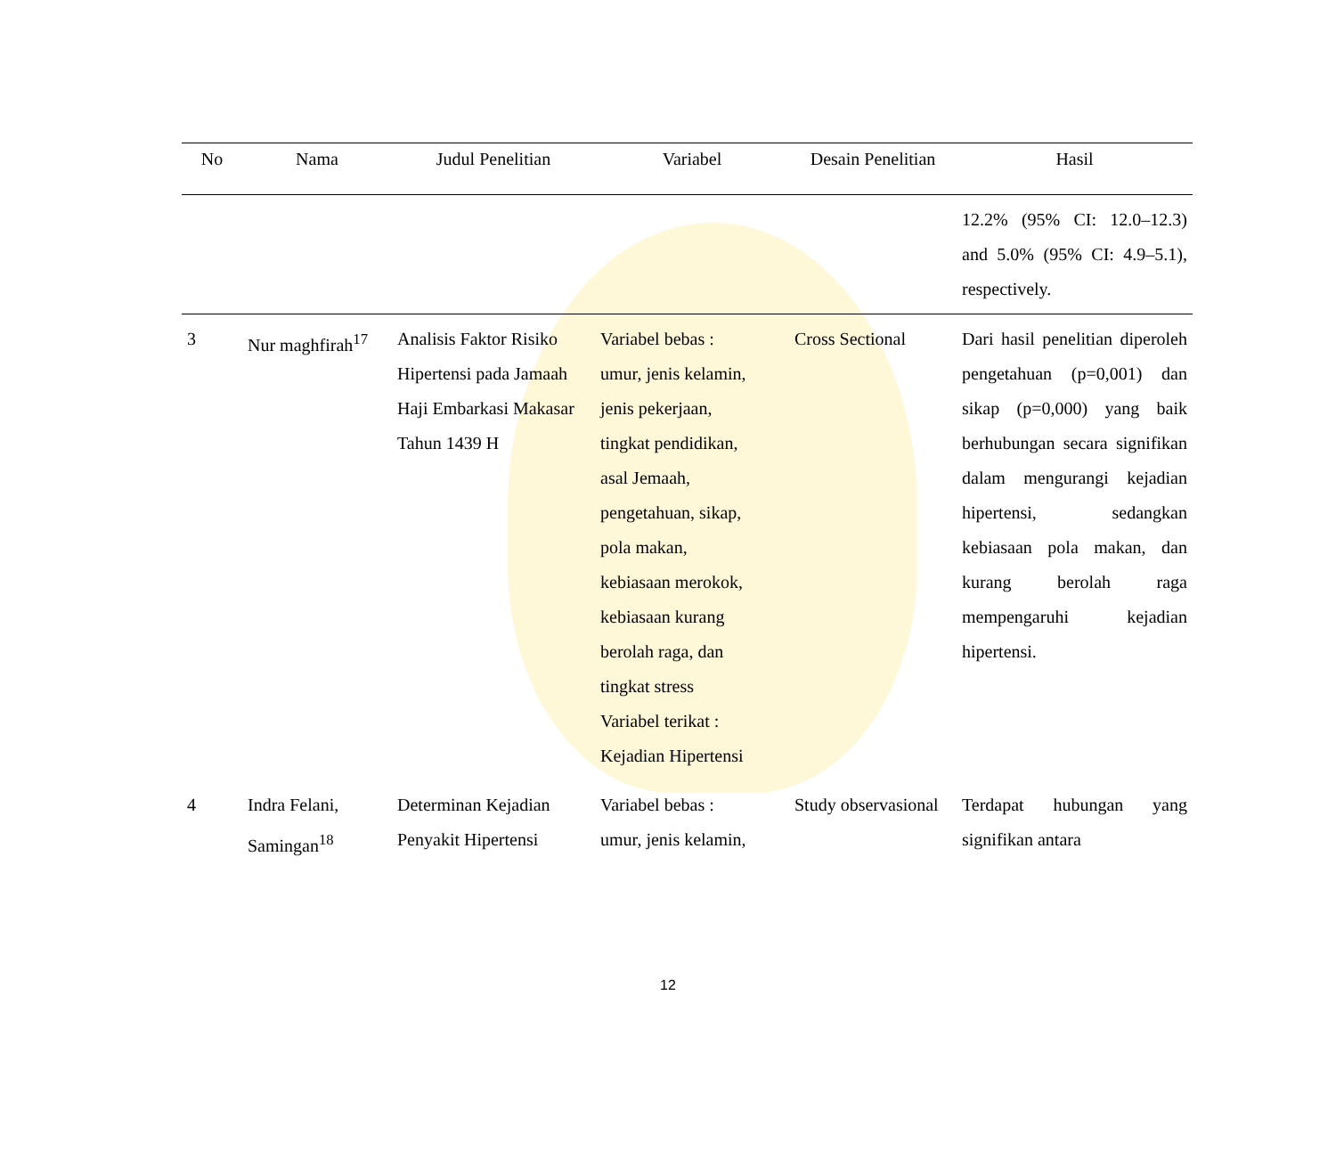| No | Nama | Judul Penelitian | Variabel | Desain Penelitian | Hasil |
| --- | --- | --- | --- | --- | --- |
| | | | | | 12.2% (95% CI: 12.0–12.3) and 5.0% (95% CI: 4.9–5.1), respectively. |
| 3 | Nur maghfirah<sup>17</sup> | Analisis Faktor Risiko Hipertensi pada Jamaah Haji Embarkasi Makasar Tahun 1439 H | Variabel bebas : umur, jenis kelamin, jenis pekerjaan, tingkat pendidikan, asal Jemaah, pengetahuan, sikap, pola makan, kebiasaan merokok, kebiasaan kurang berolah raga, dan tingkat stress Variabel terikat : Kejadian Hipertensi | Cross Sectional | Dari hasil penelitian diperoleh pengetahuan (p=0,001) dan sikap (p=0,000) yang baik berhubungan secara signifikan dalam mengurangi kejadian hipertensi, sedangkan kebiasaan pola makan, dan kurang berolah raga mempengaruhi kejadian hipertensi. |
| 4 | Indra Felani, Samingan<sup>18</sup> | Determinan Kejadian Penyakit Hipertensi | Variabel bebas : umur, jenis kelamin, | Study observasional | Terdapat hubungan yang signifikan antara |
12